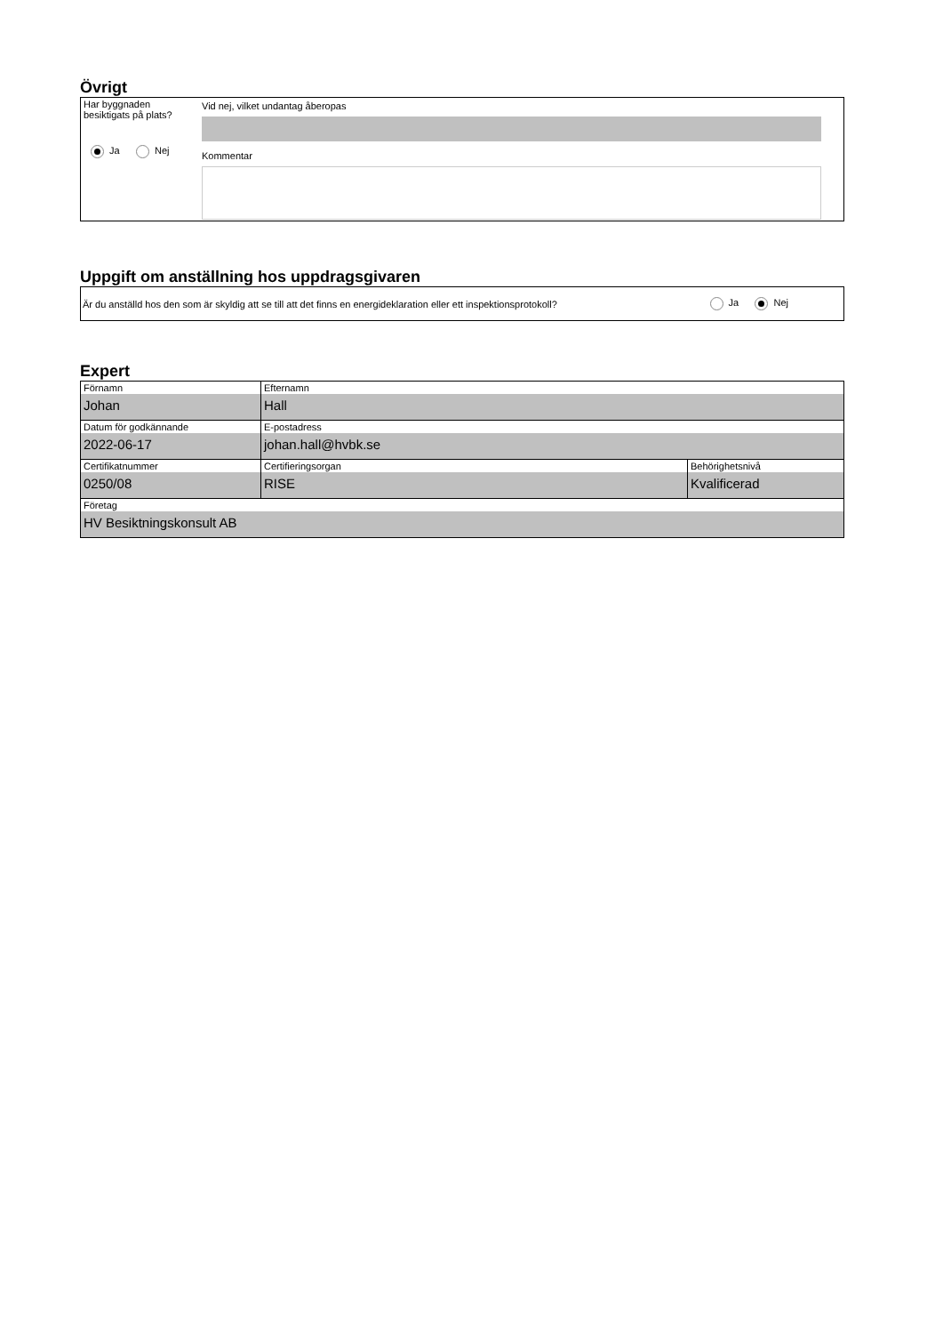Övrigt
Har byggnaden
besiktigats på plats?
Ja Nej
Vid nej, vilket undantag åberopas
Kommentar
Uppgift om anställning hos uppdragsgivaren
Är du anställd hos den som är skyldig att se till att det finns en energideklaration eller ett inspektionsprotokoll? Ja Nej
Expert
| Förnamn Johan | Efternamn Hall | |
| Datum för godkännande 2022-06-17 | E-postadress johan.hall@hvbk.se | |
| Certifikatnummer 0250/08 | Certifieringsorgan RISE | Behörighetsnivå Kvalificerad |
| Företag HV Besiktningskonsult AB | | |